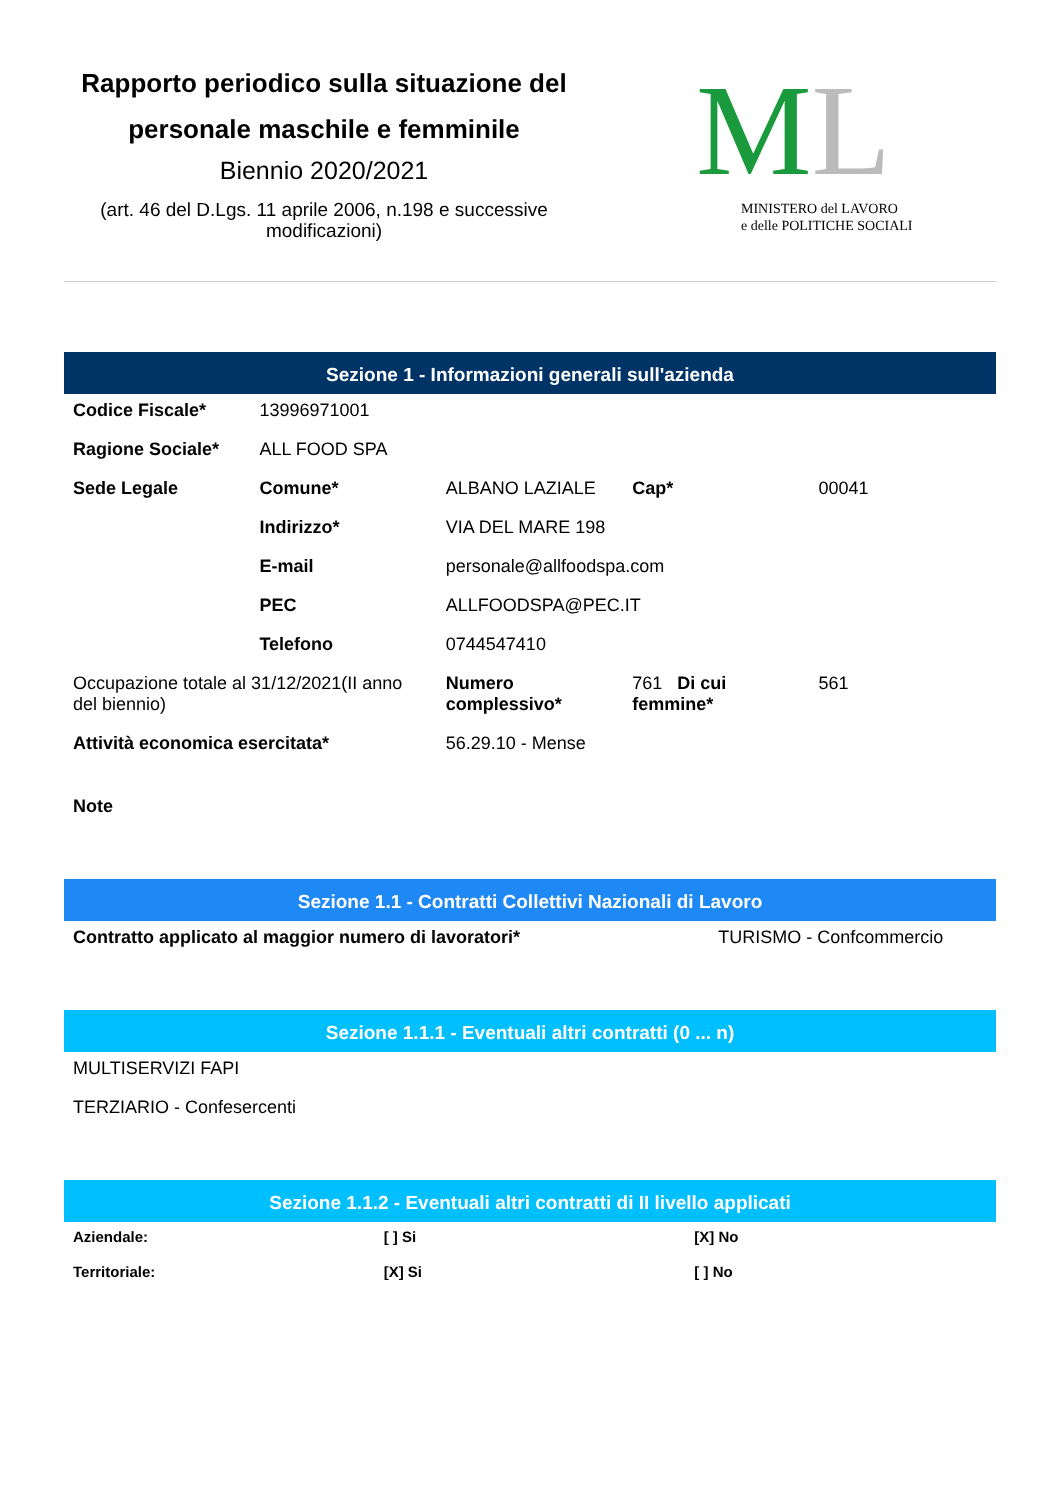Rapporto periodico sulla situazione del
personale maschile e femminile
Biennio 2020/2021
(art. 46 del D.Lgs. 11 aprile 2006, n.198 e successive modificazioni)
ML
MINISTERO del LAVORO
e delle POLITICHE SOCIALI
Sezione 1 - Informazioni generali sull'azienda
| Codice Fiscale* | 13996971001 | | | |
| Ragione Sociale* | ALL FOOD SPA | | | |
| Sede Legale | Comune* | ALBANO LAZIALE | Cap* | 00041 |
| | Indirizzo* | VIA DEL MARE 198 | | |
| | E-mail | personale@allfoodspa.com | | |
| | PEC | ALLFOODSPA@PEC.IT | | |
| | Telefono | 0744547410 | | |
| Occupazione totale al 31/12/2021(II anno del biennio) | | Numero complessivo* | 761 Di cui femmine* | 561 |
| Attività economica esercitata* | | 56.29.10 - Mense | | |
| Note | | | | |
Sezione 1.1 - Contratti Collettivi Nazionali di Lavoro
| Contratto applicato al maggior numero di lavoratori* | TURISMO - Confcommercio |
Sezione 1.1.1 - Eventuali altri contratti (0 ... n)
| MULTISERVIZI FAPI |
| TERZIARIO - Confesercenti |
Sezione 1.1.2 - Eventuali altri contratti di II livello applicati
| Aziendale: | [ ] Si | [X] No |
| Territoriale: | [X] Si | [ ] No |